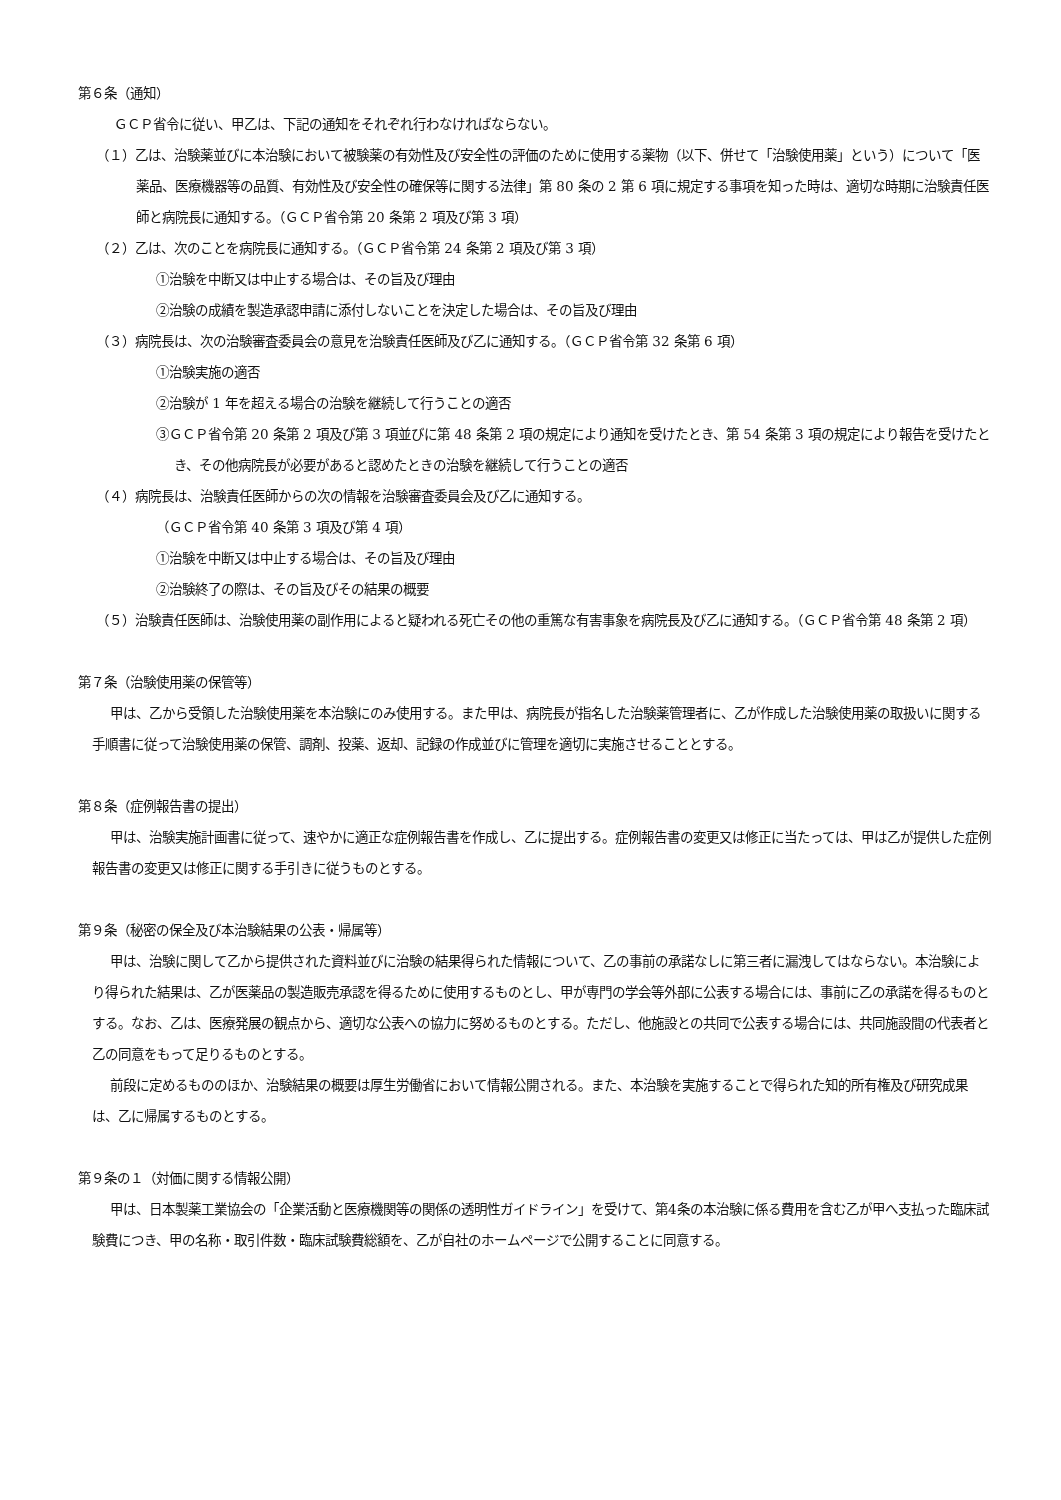第６条（通知）
ＧＣＰ省令に従い、甲乙は、下記の通知をそれぞれ行わなければならない。
（１）乙は、治験薬並びに本治験において被験薬の有効性及び安全性の評価のために使用する薬物（以下、併せて「治験使用薬」という）について「医薬品、医療機器等の品質、有効性及び安全性の確保等に関する法律」第 80 条の 2 第 6 項に規定する事項を知った時は、適切な時期に治験責任医師と病院長に通知する。（ＧＣＰ省令第 20 条第 2 項及び第 3 項）
（２）乙は、次のことを病院長に通知する。（ＧＣＰ省令第 24 条第 2 項及び第 3 項）
①治験を中断又は中止する場合は、その旨及び理由
②治験の成績を製造承認申請に添付しないことを決定した場合は、その旨及び理由
（３）病院長は、次の治験審査委員会の意見を治験責任医師及び乙に通知する。（ＧＣＰ省令第 32 条第 6 項）
①治験実施の適否
②治験が 1 年を超える場合の治験を継続して行うことの適否
③ＧＣＰ省令第 20 条第 2 項及び第 3 項並びに第 48 条第 2 項の規定により通知を受けたとき、第 54 条第 3 項の規定により報告を受けたとき、その他病院長が必要があると認めたときの治験を継続して行うことの適否
（４）病院長は、治験責任医師からの次の情報を治験審査委員会及び乙に通知する。
（ＧＣＰ省令第 40 条第 3 項及び第 4 項）
①治験を中断又は中止する場合は、その旨及び理由
②治験終了の際は、その旨及びその結果の概要
（５）治験責任医師は、治験使用薬の副作用によると疑われる死亡その他の重篤な有害事象を病院長及び乙に通知する。（ＧＣＰ省令第 48 条第 2 項）
第７条（治験使用薬の保管等）
甲は、乙から受領した治験使用薬を本治験にのみ使用する。また甲は、病院長が指名した治験薬管理者に、乙が作成した治験使用薬の取扱いに関する手順書に従って治験使用薬の保管、調剤、投薬、返却、記録の作成並びに管理を適切に実施させることとする。
第８条（症例報告書の提出）
甲は、治験実施計画書に従って、速やかに適正な症例報告書を作成し、乙に提出する。症例報告書の変更又は修正に当たっては、甲は乙が提供した症例報告書の変更又は修正に関する手引きに従うものとする。
第９条（秘密の保全及び本治験結果の公表・帰属等）
甲は、治験に関して乙から提供された資料並びに治験の結果得られた情報について、乙の事前の承諾なしに第三者に漏洩してはならない。本治験により得られた結果は、乙が医薬品の製造販売承認を得るために使用するものとし、甲が専門の学会等外部に公表する場合には、事前に乙の承諾を得るものとする。なお、乙は、医療発展の観点から、適切な公表への協力に努めるものとする。ただし、他施設との共同で公表する場合には、共同施設間の代表者と乙の同意をもって足りるものとする。
前段に定めるもののほか、治験結果の概要は厚生労働省において情報公開される。また、本治験を実施することで得られた知的所有権及び研究成果は、乙に帰属するものとする。
第９条の１（対価に関する情報公開）
甲は、日本製薬工業協会の「企業活動と医療機関等の関係の透明性ガイドライン」を受けて、第4条の本治験に係る費用を含む乙が甲へ支払った臨床試験費につき、甲の名称・取引件数・臨床試験費総額を、乙が自社のホームページで公開することに同意する。